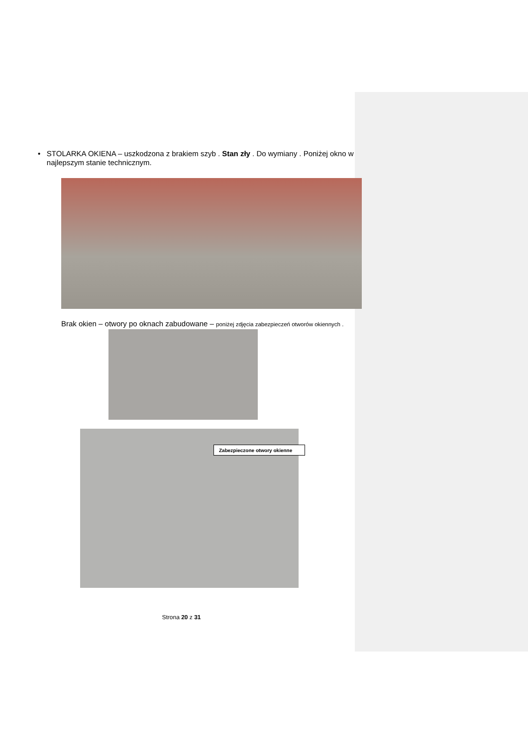• STOLARKA OKIENA – uszkodzona z brakiem szyb . Stan zły . Do wymiany . Poniżej okno w najlepszym stanie technicznym.
Brak okien – otwory po oknach zabudowane – poniżej zdjęcia zabezpieczeń otworów okiennych .
Zabezpieczone otwory okienne
Strona 20 z 31